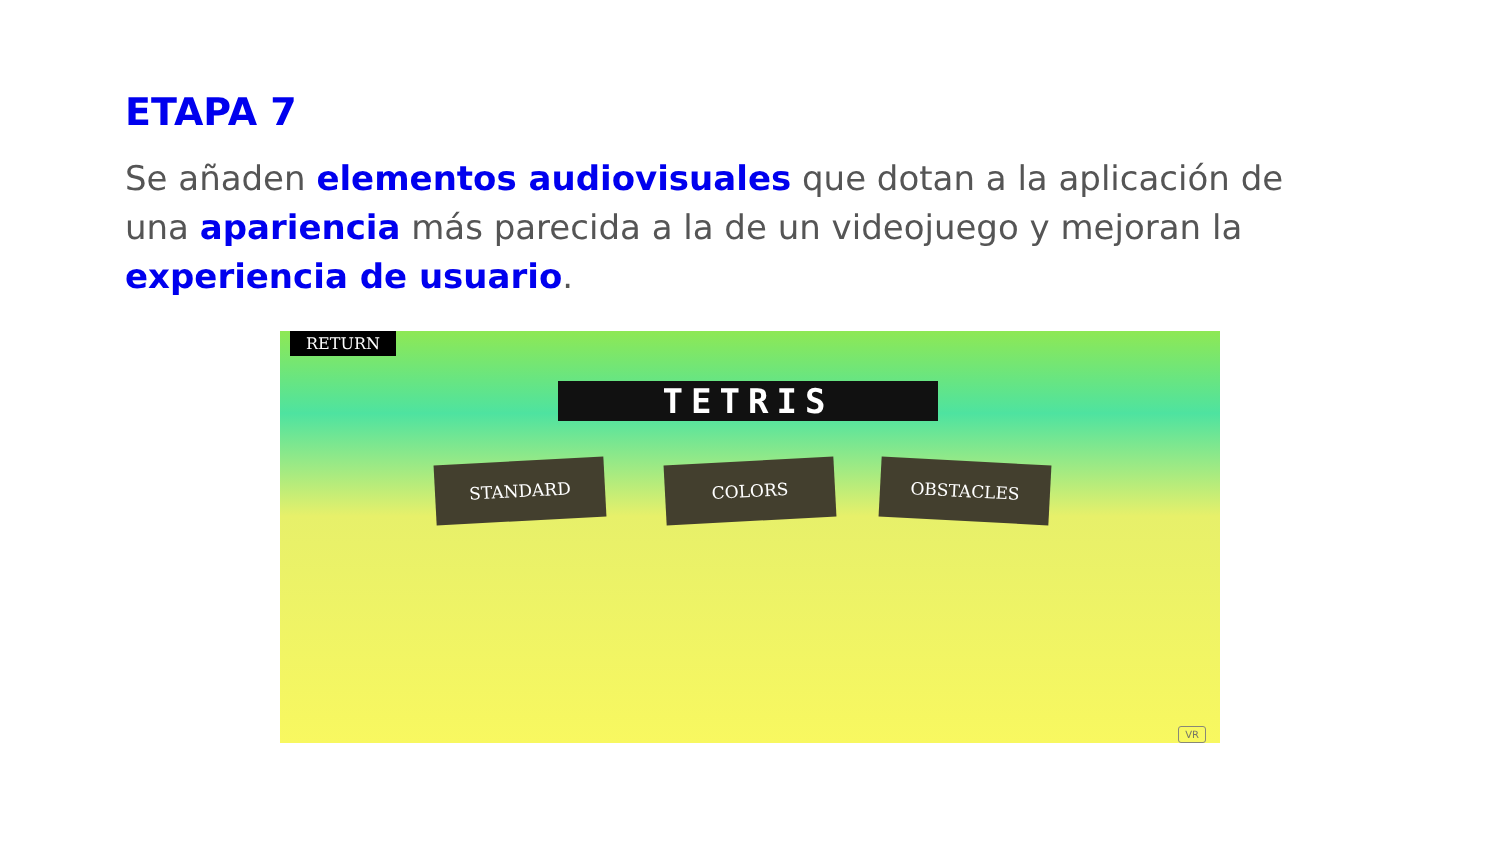ETAPA 7
Se añaden elementos audiovisuales que dotan a la aplicación de una apariencia más parecida a la de un videojuego y mejoran la experiencia de usuario.
RETURN
TETRIS
STANDARD COLORS OBSTACLES
VR